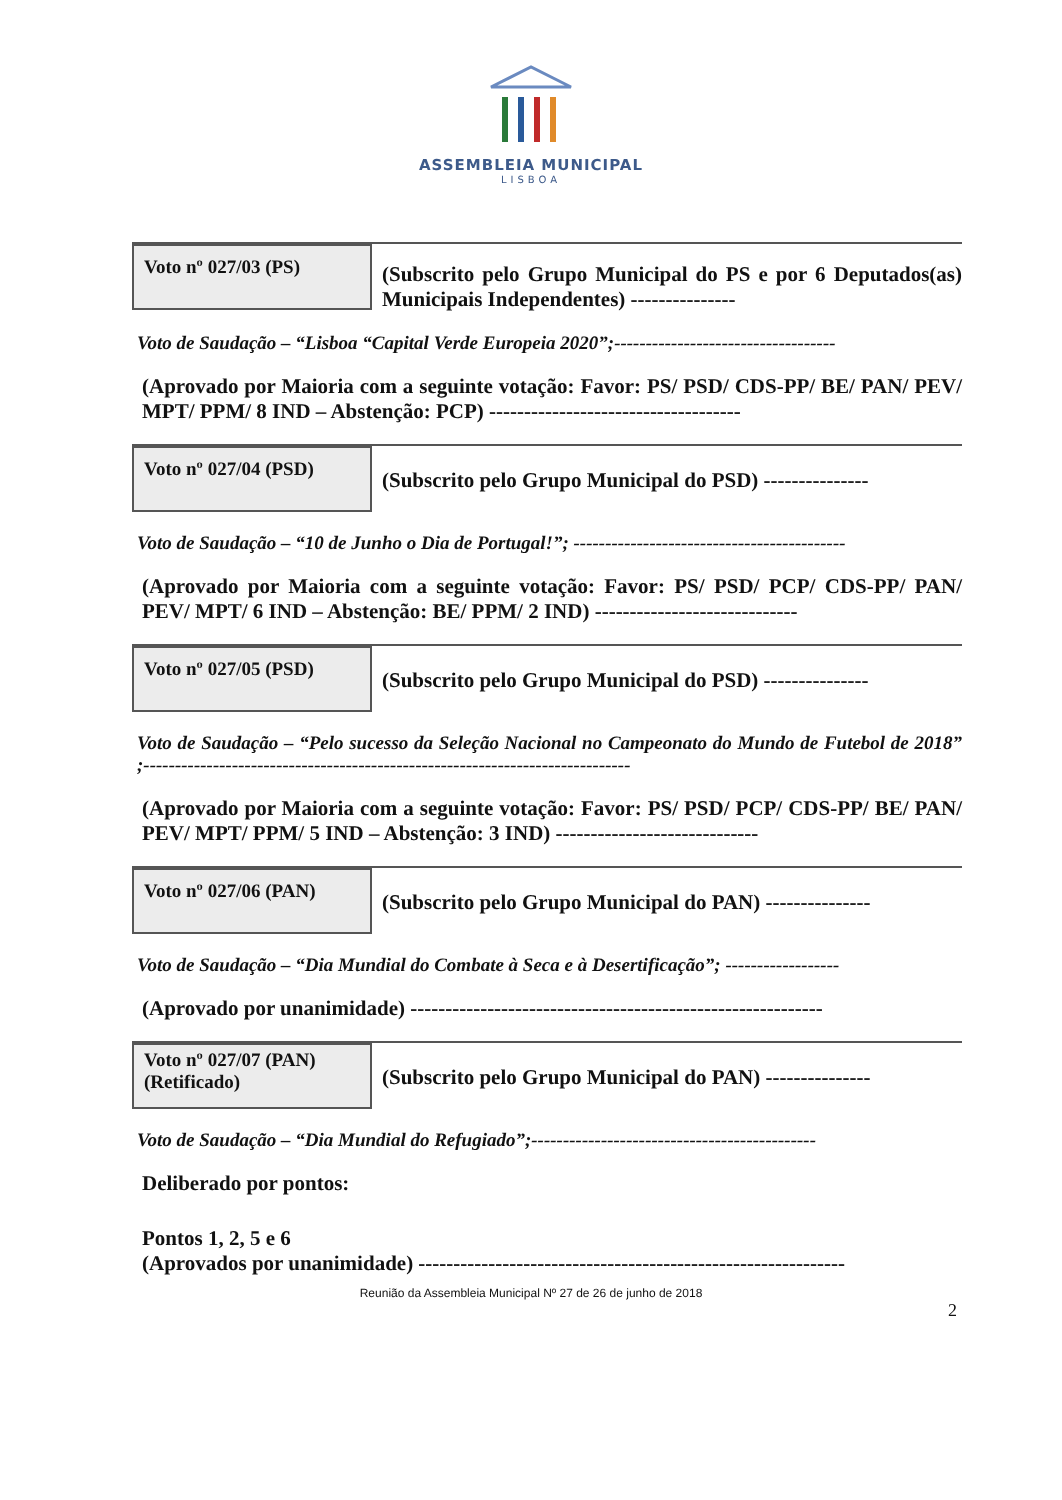ASSEMBLEIA MUNICIPAL
LISBOA
Voto nº 027/03 (PS)
(Subscrito pelo Grupo Municipal do PS e por 6 Deputados(as) Municipais Independentes) ---------------
Voto de Saudação – “Lisboa “Capital Verde Europeia 2020”;-----------------------------------
(Aprovado por Maioria com a seguinte votação: Favor: PS/ PSD/ CDS-PP/ BE/ PAN/ PEV/ MPT/ PPM/ 8 IND – Abstenção: PCP) ------------------------------------
Voto nº 027/04 (PSD)
(Subscrito pelo Grupo Municipal do PSD) ---------------
Voto de Saudação – “10 de Junho o Dia de Portugal!”; -------------------------------------------
(Aprovado por Maioria com a seguinte votação: Favor: PS/ PSD/ PCP/ CDS-PP/ PAN/ PEV/ MPT/ 6 IND – Abstenção: BE/ PPM/ 2 IND) -----------------------------
Voto nº 027/05 (PSD)
(Subscrito pelo Grupo Municipal do PSD) ---------------
Voto de Saudação – “Pelo sucesso da Seleção Nacional no Campeonato do Mundo de Futebol de 2018” ;-----------------------------------------------------------------------------
(Aprovado por Maioria com a seguinte votação: Favor: PS/ PSD/ PCP/ CDS-PP/ BE/ PAN/ PEV/ MPT/ PPM/ 5 IND – Abstenção: 3 IND) -----------------------------
Voto nº 027/06 (PAN)
(Subscrito pelo Grupo Municipal do PAN) ---------------
Voto de Saudação – “Dia Mundial do Combate à Seca e à Desertificação”; ------------------
(Aprovado por unanimidade) -----------------------------------------------------------
Voto nº 027/07 (PAN)
(Retificado)
(Subscrito pelo Grupo Municipal do PAN) ---------------
Voto de Saudação – “Dia Mundial do Refugiado”;---------------------------------------------
Deliberado por pontos:
Pontos 1, 2, 5 e 6
(Aprovados por unanimidade) -------------------------------------------------------------
Reunião da Assembleia Municipal Nº 27 de 26 de junho de 2018
2